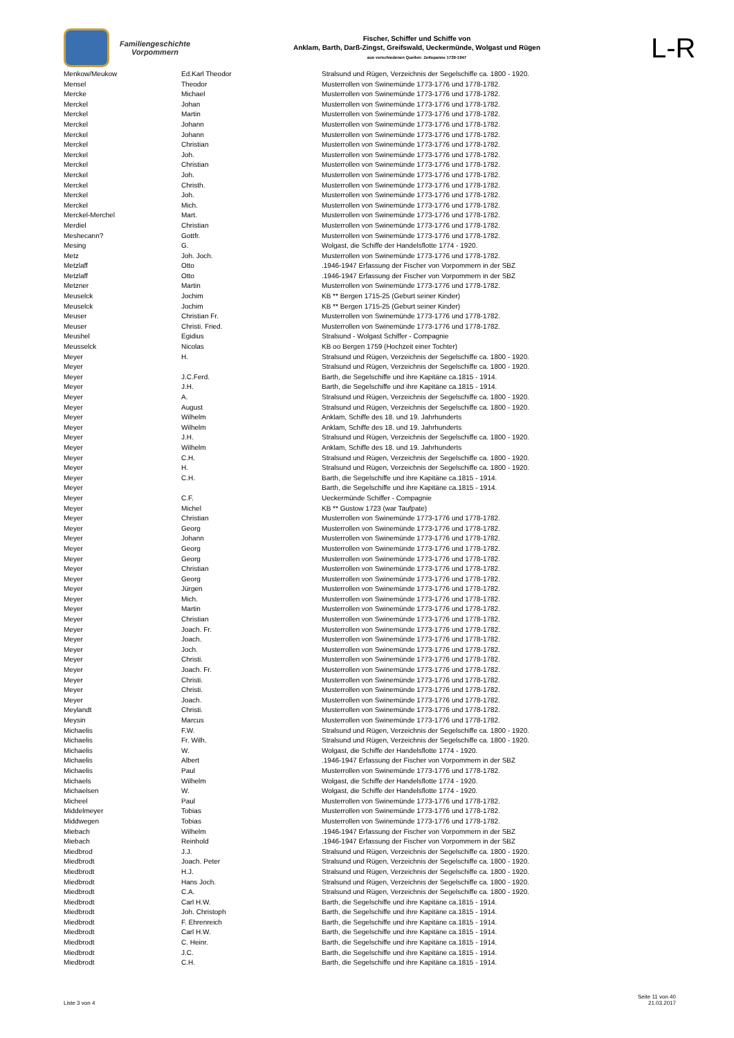Familiengeschichte
Vorpommern
Fischer, Schiffer und Schiffe von
Anklam, Barth, Darß-Zingst, Greifswald, Ueckermünde, Wolgast und Rügen
aus verschiedenen Quellen: Zeitspanne 1739-1947
L-R
| Menkow/Meukow | Ed.Karl Theodor | Stralsund und Rügen, Verzeichnis der Segelschiffe ca. 1800 - 1920. |
| Mensel | Theodor | Musterrollen von Swinemünde 1773-1776 und 1778-1782. |
| Mercke | Michael | Musterrollen von Swinemünde 1773-1776 und 1778-1782. |
| Merckel | Johan | Musterrollen von Swinemünde 1773-1776 und 1778-1782. |
| Merckel | Martin | Musterrollen von Swinemünde 1773-1776 und 1778-1782. |
| Merckel | Johann | Musterrollen von Swinemünde 1773-1776 und 1778-1782. |
| Merckel | Johann | Musterrollen von Swinemünde 1773-1776 und 1778-1782. |
| Merckel | Christian | Musterrollen von Swinemünde 1773-1776 und 1778-1782. |
| Merckel | Joh. | Musterrollen von Swinemünde 1773-1776 und 1778-1782. |
| Merckel | Christian | Musterrollen von Swinemünde 1773-1776 und 1778-1782. |
| Merckel | Joh. | Musterrollen von Swinemünde 1773-1776 und 1778-1782. |
| Merckel | Christh. | Musterrollen von Swinemünde 1773-1776 und 1778-1782. |
| Merckel | Joh. | Musterrollen von Swinemünde 1773-1776 und 1778-1782. |
| Merckel | Mich. | Musterrollen von Swinemünde 1773-1776 und 1778-1782. |
| Merckel-Merchel | Mart. | Musterrollen von Swinemünde 1773-1776 und 1778-1782. |
| Merdiel | Christian | Musterrollen von Swinemünde 1773-1776 und 1778-1782. |
| Meshecann? | Gottfr. | Musterrollen von Swinemünde 1773-1776 und 1778-1782. |
| Mesing | G. | Wolgast, die Schiffe der Handelsflotte 1774 - 1920. |
| Metz | Joh. Joch. | Musterrollen von Swinemünde 1773-1776 und 1778-1782. |
| Metzlaff | Otto | .1946-1947 Erfassung der Fischer von Vorpommern in der SBZ |
| Metzlaff | Otto | .1946-1947 Erfassung der Fischer von Vorpommern in der SBZ |
| Metzner | Martin | Musterrollen von Swinemünde 1773-1776 und 1778-1782. |
| Meuselck | Jochim | KB ** Bergen 1715-25 (Geburt seiner Kinder) |
| Meuselck | Jochim | KB ** Bergen 1715-25 (Geburt seiner Kinder) |
| Meuser | Christian Fr. | Musterrollen von Swinemünde 1773-1776 und 1778-1782. |
| Meuser | Christi. Fried. | Musterrollen von Swinemünde 1773-1776 und 1778-1782. |
| Meushel | Egidius | Stralsund - Wolgast Schiffer - Compagnie |
| Meusselck | Nicolas | KB oo Bergen 1759 (Hochzeit einer Tochter) |
| Meyer | H. | Stralsund und Rügen, Verzeichnis der Segelschiffe ca. 1800 - 1920. |
| Meyer | | Stralsund und Rügen, Verzeichnis der Segelschiffe ca. 1800 - 1920. |
| Meyer | J.C.Ferd. | Barth, die Segelschiffe und ihre Kapitäne ca.1815 - 1914. |
| Meyer | J.H. | Barth, die Segelschiffe und ihre Kapitäne ca.1815 - 1914. |
| Meyer | A. | Stralsund und Rügen, Verzeichnis der Segelschiffe ca. 1800 - 1920. |
| Meyer | August | Stralsund und Rügen, Verzeichnis der Segelschiffe ca. 1800 - 1920. |
| Meyer | Wilhelm | Anklam, Schiffe des 18. und 19. Jahrhunderts |
| Meyer | Wilhelm | Anklam, Schiffe des 18. und 19. Jahrhunderts |
| Meyer | J.H. | Stralsund und Rügen, Verzeichnis der Segelschiffe ca. 1800 - 1920. |
| Meyer | Wilhelm | Anklam, Schiffe des 18. und 19. Jahrhunderts |
| Meyer | C.H. | Stralsund und Rügen, Verzeichnis der Segelschiffe ca. 1800 - 1920. |
| Meyer | H. | Stralsund und Rügen, Verzeichnis der Segelschiffe ca. 1800 - 1920. |
| Meyer | C.H. | Barth, die Segelschiffe und ihre Kapitäne ca.1815 - 1914. |
| Meyer | | Barth, die Segelschiffe und ihre Kapitäne ca.1815 - 1914. |
| Meyer | C.F. | Ueckermünde Schiffer - Compagnie |
| Meyer | Michel | KB ** Gustow 1723 (war Taufpate) |
| Meyer | Christian | Musterrollen von Swinemünde 1773-1776 und 1778-1782. |
| Meyer | Georg | Musterrollen von Swinemünde 1773-1776 und 1778-1782. |
| Meyer | Johann | Musterrollen von Swinemünde 1773-1776 und 1778-1782. |
| Meyer | Georg | Musterrollen von Swinemünde 1773-1776 und 1778-1782. |
| Meyer | Georg | Musterrollen von Swinemünde 1773-1776 und 1778-1782. |
| Meyer | Christian | Musterrollen von Swinemünde 1773-1776 und 1778-1782. |
| Meyer | Georg | Musterrollen von Swinemünde 1773-1776 und 1778-1782. |
| Meyer | Jürgen | Musterrollen von Swinemünde 1773-1776 und 1778-1782. |
| Meyer | Mich. | Musterrollen von Swinemünde 1773-1776 und 1778-1782. |
| Meyer | Martin | Musterrollen von Swinemünde 1773-1776 und 1778-1782. |
| Meyer | Christian | Musterrollen von Swinemünde 1773-1776 und 1778-1782. |
| Meyer | Joach. Fr. | Musterrollen von Swinemünde 1773-1776 und 1778-1782. |
| Meyer | Joach. | Musterrollen von Swinemünde 1773-1776 und 1778-1782. |
| Meyer | Joch. | Musterrollen von Swinemünde 1773-1776 und 1778-1782. |
| Meyer | Christi. | Musterrollen von Swinemünde 1773-1776 und 1778-1782. |
| Meyer | Joach. Fr. | Musterrollen von Swinemünde 1773-1776 und 1778-1782. |
| Meyer | Christi. | Musterrollen von Swinemünde 1773-1776 und 1778-1782. |
| Meyer | Christi. | Musterrollen von Swinemünde 1773-1776 und 1778-1782. |
| Meyer | Joach. | Musterrollen von Swinemünde 1773-1776 und 1778-1782. |
| Meylandt | Christi. | Musterrollen von Swinemünde 1773-1776 und 1778-1782. |
| Meysin | Marcus | Musterrollen von Swinemünde 1773-1776 und 1778-1782. |
| Michaelis | F.W. | Stralsund und Rügen, Verzeichnis der Segelschiffe ca. 1800 - 1920. |
| Michaelis | Fr. Wilh. | Stralsund und Rügen, Verzeichnis der Segelschiffe ca. 1800 - 1920. |
| Michaelis | W. | Wolgast, die Schiffe der Handelsflotte 1774 - 1920. |
| Michaelis | Albert | .1946-1947 Erfassung der Fischer von Vorpommern in der SBZ |
| Michaelis | Paul | Musterrollen von Swinemünde 1773-1776 und 1778-1782. |
| Michaels | Wilhelm | Wolgast, die Schiffe der Handelsflotte 1774 - 1920. |
| Michaelsen | W. | Wolgast, die Schiffe der Handelsflotte 1774 - 1920. |
| Micheel | Paul | Musterrollen von Swinemünde 1773-1776 und 1778-1782. |
| Middelmeyer | Tobias | Musterrollen von Swinemünde 1773-1776 und 1778-1782. |
| Middwegen | Tobias | Musterrollen von Swinemünde 1773-1776 und 1778-1782. |
| Miebach | Wilhelm | .1946-1947 Erfassung der Fischer von Vorpommern in der SBZ |
| Miebach | Reinhold | .1946-1947 Erfassung der Fischer von Vorpommern in der SBZ |
| Miedbrod | J.J. | Stralsund und Rügen, Verzeichnis der Segelschiffe ca. 1800 - 1920. |
| Miedbrodt | Joach. Peter | Stralsund und Rügen, Verzeichnis der Segelschiffe ca. 1800 - 1920. |
| Miedbrodt | H.J. | Stralsund und Rügen, Verzeichnis der Segelschiffe ca. 1800 - 1920. |
| Miedbrodt | Hans Joch. | Stralsund und Rügen, Verzeichnis der Segelschiffe ca. 1800 - 1920. |
| Miedbrodt | C.A. | Stralsund und Rügen, Verzeichnis der Segelschiffe ca. 1800 - 1920. |
| Miedbrodt | Carl H.W. | Barth, die Segelschiffe und ihre Kapitäne ca.1815 - 1914. |
| Miedbrodt | Joh. Christoph | Barth, die Segelschiffe und ihre Kapitäne ca.1815 - 1914. |
| Miedbrodt | F. Ehrenreich | Barth, die Segelschiffe und ihre Kapitäne ca.1815 - 1914. |
| Miedbrodt | Carl H.W. | Barth, die Segelschiffe und ihre Kapitäne ca.1815 - 1914. |
| Miedbrodt | C. Heinr. | Barth, die Segelschiffe und ihre Kapitäne ca.1815 - 1914. |
| Miedbrodt | J.C. | Barth, die Segelschiffe und ihre Kapitäne ca.1815 - 1914. |
| Miedbrodt | C.H. | Barth, die Segelschiffe und ihre Kapitäne ca.1815 - 1914. |
Liste 3 von 4
Seite 11 von 40
21.03.2017